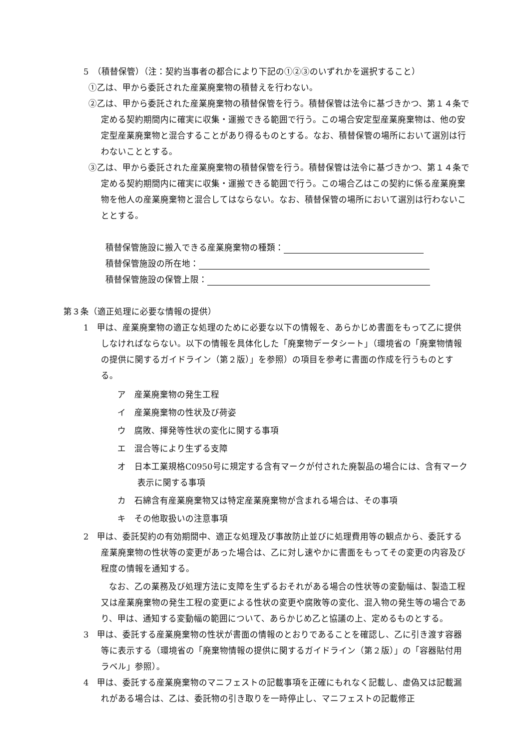5　（積替保管）（注：契約当事者の都合により下記の①②③のいずれかを選択すること）
①乙は、甲から委託された産業廃棄物の積替えを行わない。
②乙は、甲から委託された産業廃棄物の積替保管を行う。積替保管は法令に基づきかつ、第１４条で定める契約期間内に確実に収集・運搬できる範囲で行う。この場合安定型産業廃棄物は、他の安定型産業廃棄物と混合することがあり得るものとする。なお、積替保管の場所において選別は行わないこととする。
③乙は、甲から委託された産業廃棄物の積替保管を行う。積替保管は法令に基づきかつ、第１４条で定める契約期間内に確実に収集・運搬できる範囲で行う。この場合乙はこの契約に係る産業廃棄物を他人の産業廃棄物と混合してはならない。なお、積替保管の場所において選別は行わないこととする。
積替保管施設に搬入できる産業廃棄物の種類：
積替保管施設の所在地：
積替保管施設の保管上限：
第３条（適正処理に必要な情報の提供）
1　甲は、産業廃棄物の適正な処理のために必要な以下の情報を、あらかじめ書面をもって乙に提供しなければならない。以下の情報を具体化した「廃棄物データシート」（環境省の「廃棄物情報の提供に関するガイドライン（第２版）」を参照）の項目を参考に書面の作成を行うものとする。
ア　産業廃棄物の発生工程
イ　産業廃棄物の性状及び荷姿
ウ　腐敗、揮発等性状の変化に関する事項
エ　混合等により生ずる支障
オ　日本工業規格C0950号に規定する含有マークが付された廃製品の場合には、含有マーク表示に関する事項
カ　石綿含有産業廃棄物又は特定産業廃棄物が含まれる場合は、その事項
キ　その他取扱いの注意事項
2　甲は、委託契約の有効期間中、適正な処理及び事故防止並びに処理費用等の観点から、委託する産業廃棄物の性状等の変更があった場合は、乙に対し速やかに書面をもってその変更の内容及び程度の情報を通知する。
なお、乙の業務及び処理方法に支障を生ずるおそれがある場合の性状等の変動幅は、製造工程又は産業廃棄物の発生工程の変更による性状の変更や腐敗等の変化、混入物の発生等の場合であり、甲は、通知する変動幅の範囲について、あらかじめ乙と協議の上、定めるものとする。
3　甲は、委託する産業廃棄物の性状が書面の情報のとおりであることを確認し、乙に引き渡す容器等に表示する（環境省の「廃棄物情報の提供に関するガイドライン（第２版）」の「容器貼付用ラベル」参照）。
4　甲は、委託する産業廃棄物のマニフェストの記載事項を正確にもれなく記載し、虚偽又は記載漏れがある場合は、乙は、委託物の引き取りを一時停止し、マニフェストの記載修正